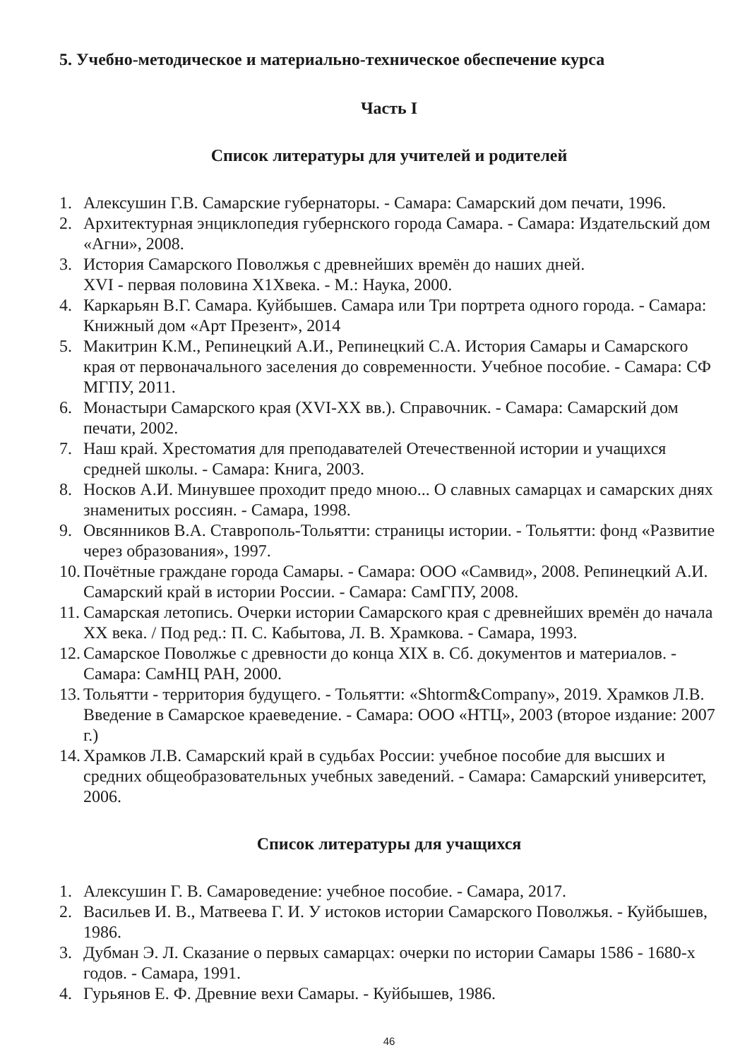5. Учебно-методическое и материально-техническое обеспечение курса
Часть I
Список литературы для учителей и родителей
1. Алексушин Г.В. Самарские губернаторы. - Самара: Самарский дом печати, 1996.
2. Архитектурная энциклопедия губернского города Самара. - Самара: Издательский дом «Агни», 2008.
3. История Самарского Поволжья с древнейших времён до наших дней.
XVI - первая половина X1Хвека. - М.: Наука, 2000.
4. Каркарьян В.Г. Самара. Куйбышев. Самара или Три портрета одного города. - Самара: Книжный дом «Арт Презент», 2014
5. Макитрин К.М., Репинецкий А.И., Репинецкий С.А. История Самары и Самарского края от первоначального заселения до современности. Учебное пособие. - Самара: СФ МГПУ, 2011.
6. Монастыри Самарского края (XVI-XX вв.). Справочник. - Самара: Самарский дом печати, 2002.
7. Наш край. Хрестоматия для преподавателей Отечественной истории и учащихся средней школы. - Самара: Книга, 2003.
8. Носков А.И. Минувшее проходит предо мною... О славных самарцах и самарских днях знаменитых россиян. - Самара, 1998.
9. Овсянников В.А. Ставрополь-Тольятти: страницы истории. - Тольятти: фонд «Развитие через образования», 1997.
10. Почётные граждане города Самары. - Самара: ООО «Самвид», 2008. Репинецкий А.И. Самарский край в истории России. - Самара: СамГПУ, 2008.
11. Самарская летопись. Очерки истории Самарского края с древнейших времён до начала XX века. / Под ред.: П. С. Кабытова, Л. В. Храмкова. - Самара, 1993.
12. Самарское Поволжье с древности до конца XIX в. Сб. документов и материалов. - Самара: СамНЦ РАН, 2000.
13. Тольятти - территория будущего. - Тольятти: «Shtorm&Company», 2019. Храмков Л.В. Введение в Самарское краеведение. - Самара: ООО «НТЦ», 2003 (второе издание: 2007 г.)
14. Храмков Л.В. Самарский край в судьбах России: учебное пособие для высших и средних общеобразовательных учебных заведений. - Самара: Самарский университет, 2006.
Список литературы для учащихся
1. Алексушин Г. В. Самароведение: учебное пособие. - Самара, 2017.
2. Васильев И. В., Матвеева Г. И. У истоков истории Самарского Поволжья. - Куйбышев, 1986.
3. Дубман Э. Л. Сказание о первых самарцах: очерки по истории Самары 1586 - 1680-х годов. - Самара, 1991.
4. Гурьянов Е. Ф. Древние вехи Самары. - Куйбышев, 1986.
46